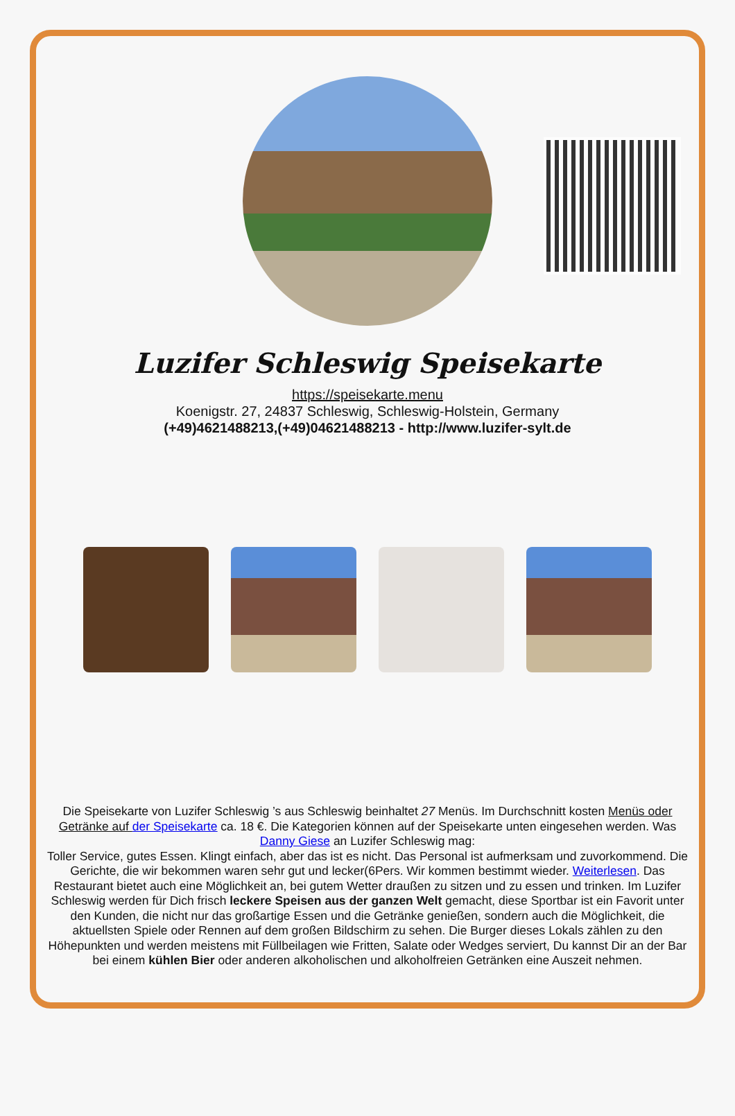Luzifer Schleswig Speisekarte
https://speisekarte.menu
Koenigstr. 27, 24837 Schleswig, Schleswig-Holstein, Germany
(+49)4621488213,(+49)04621488213 - http://www.luzifer-sylt.de
Die Speisekarte von Luzifer Schleswig ’s aus Schleswig beinhaltet 27 Menüs. Im Durchschnitt kosten Menüs oder Getränke auf der Speisekarte ca. 18 €. Die Kategorien können auf der Speisekarte unten eingesehen werden. Was Danny Giese an Luzifer Schleswig mag:
Toller Service, gutes Essen. Klingt einfach, aber das ist es nicht. Das Personal ist aufmerksam und zuvorkommend. Die Gerichte, die wir bekommen waren sehr gut und lecker(6Pers. Wir kommen bestimmt wieder. Weiterlesen. Das Restaurant bietet auch eine Möglichkeit an, bei gutem Wetter draußen zu sitzen und zu essen und trinken. Im Luzifer Schleswig werden für Dich frisch leckere Speisen aus der ganzen Welt gemacht, diese Sportbar ist ein Favorit unter den Kunden, die nicht nur das großartige Essen und die Getränke genießen, sondern auch die Möglichkeit, die aktuellsten Spiele oder Rennen auf dem großen Bildschirm zu sehen. Die Burger dieses Lokals zählen zu den Höhepunkten und werden meistens mit Füllbeilagen wie Fritten, Salate oder Wedges serviert, Du kannst Dir an der Bar bei einem kühlen Bier oder anderen alkoholischen und alkoholfreien Getränken eine Auszeit nehmen.